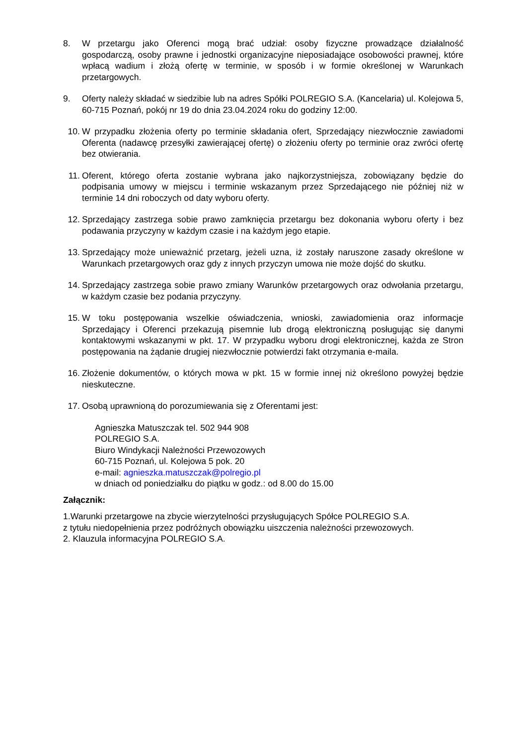8. W przetargu jako Oferenci mogą brać udział: osoby fizyczne prowadzące działalność gospodarczą, osoby prawne i jednostki organizacyjne nieposiadające osobowości prawnej, które wpłacą wadium i złożą ofertę w terminie, w sposób i w formie określonej w Warunkach przetargowych.
9. Oferty należy składać w siedzibie lub na adres Spółki POLREGIO S.A. (Kancelaria) ul. Kolejowa 5, 60-715 Poznań, pokój nr 19 do dnia 23.04.2024 roku do godziny 12:00.
10. W przypadku złożenia oferty po terminie składania ofert, Sprzedający niezwłocznie zawiadomi Oferenta (nadawcę przesyłki zawierającej ofertę) o złożeniu oferty po terminie oraz zwróci ofertę bez otwierania.
11. Oferent, którego oferta zostanie wybrana jako najkorzystniejsza, zobowiązany będzie do podpisania umowy w miejscu i terminie wskazanym przez Sprzedającego nie później niż w terminie 14 dni roboczych od daty wyboru oferty.
12. Sprzedający zastrzega sobie prawo zamknięcia przetargu bez dokonania wyboru oferty i bez podawania przyczyny w każdym czasie i na każdym jego etapie.
13. Sprzedający może unieważnić przetarg, jeżeli uzna, iż zostały naruszone zasady określone w Warunkach przetargowych oraz gdy z innych przyczyn umowa nie może dojść do skutku.
14. Sprzedający zastrzega sobie prawo zmiany Warunków przetargowych oraz odwołania przetargu, w każdym czasie bez podania przyczyny.
15. W toku postępowania wszelkie oświadczenia, wnioski, zawiadomienia oraz informacje Sprzedający i Oferenci przekazują pisemnie lub drogą elektroniczną posługując się danymi kontaktowymi wskazanymi w pkt. 17. W przypadku wyboru drogi elektronicznej, każda ze Stron postępowania na żądanie drugiej niezwłocznie potwierdzi fakt otrzymania e-maila.
16. Złożenie dokumentów, o których mowa w pkt. 15 w formie innej niż określono powyżej będzie nieskuteczne.
17. Osobą uprawnioną do porozumiewania się z Oferentami jest:
Agnieszka Matuszczak tel. 502 944 908
POLREGIO S.A.
Biuro Windykacji Należności Przewozowych
60-715 Poznań, ul. Kolejowa 5 pok. 20
e-mail: agnieszka.matuszczak@polregio.pl
w dniach od poniedziałku do piątku w godz.: od 8.00 do 15.00
Załącznik:
1.Warunki przetargowe na zbycie wierzytelności przysługujących Spółce POLREGIO S.A.
z tytułu niedopełnienia przez podróżnych obowiązku uiszczenia należności przewozowych.
2. Klauzula informacyjna POLREGIO S.A.